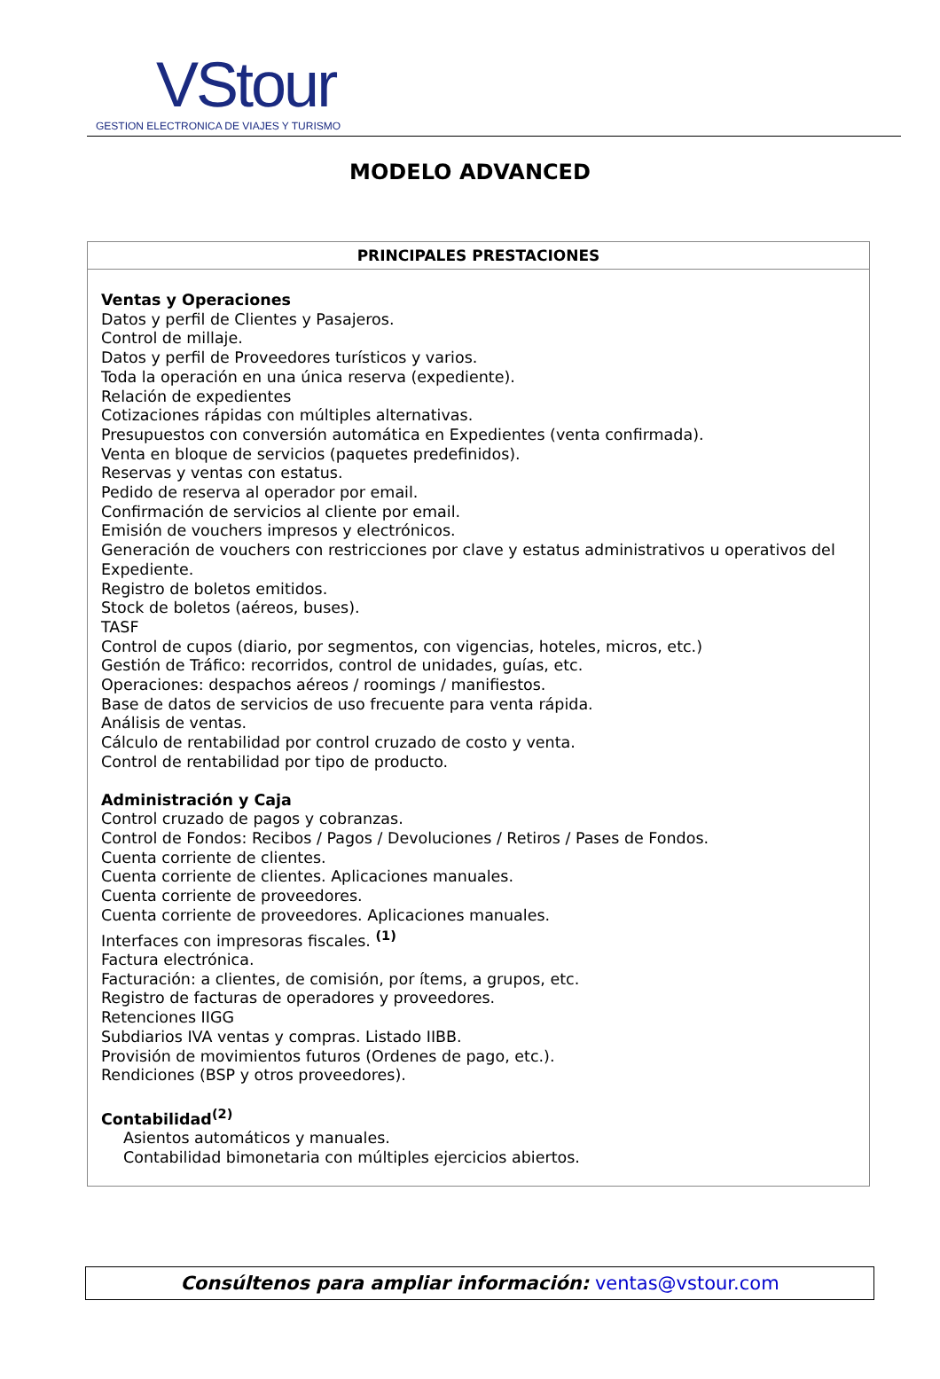VStour
GESTION ELECTRONICA DE VIAJES Y TURISMO
MODELO ADVANCED
| PRINCIPALES PRESTACIONES |
| --- |
| Ventas y Operaciones Datos y perfil de Clientes y Pasajeros. Control de millaje. Datos y perfil de Proveedores turísticos y varios. Toda la operación en una única reserva (expediente). Relación de expedientes Cotizaciones rápidas con múltiples alternativas. Presupuestos con conversión automática en Expedientes (venta confirmada). Venta en bloque de servicios (paquetes predefinidos). Reservas y ventas con estatus. Pedido de reserva al operador por email. Confirmación de servicios al cliente por email. Emisión de vouchers impresos y electrónicos. Generación de vouchers con restricciones por clave y estatus administrativos u operativos del Expediente. Registro de boletos emitidos. Stock de boletos (aéreos, buses). TASF Control de cupos (diario, por segmentos, con vigencias, hoteles, micros, etc.) Gestión de Tráfico: recorridos, control de unidades, guías, etc. Operaciones: despachos aéreos / roomings / manifiestos. Base de datos de servicios de uso frecuente para venta rápida. Análisis de ventas. Cálculo de rentabilidad por control cruzado de costo y venta. Control de rentabilidad por tipo de producto. Administración y Caja Control cruzado de pagos y cobranzas. Control de Fondos: Recibos / Pagos / Devoluciones / Retiros / Pases de Fondos. Cuenta corriente de clientes. Cuenta corriente de clientes. Aplicaciones manuales. Cuenta corriente de proveedores. Cuenta corriente de proveedores. Aplicaciones manuales. Interfaces con impresoras fiscales. <sup>(1)</sup> Factura electrónica. Facturación: a clientes, de comisión, por ítems, a grupos, etc. Registro de facturas de operadores y proveedores. Retenciones IIGG Subdiarios IVA ventas y compras. Listado IIBB. Provisión de movimientos futuros (Ordenes de pago, etc.). Rendiciones (BSP y otros proveedores). Contabilidad<sup>(2)</sup> Asientos automáticos y manuales. Contabilidad bimonetaria con múltiples ejercicios abiertos. |
Consúltenos para ampliar información: ventas@vstour.com